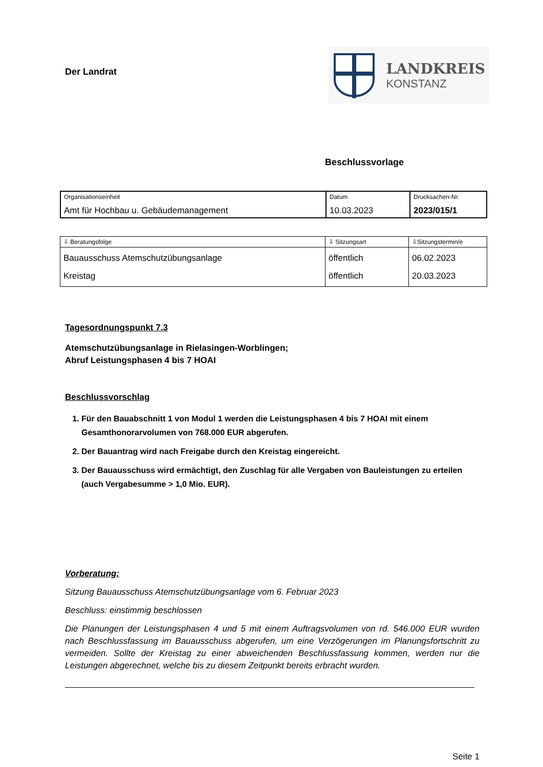Der Landrat
LANDKREIS
KONSTANZ
Beschlussvorlage
| Organisationseinheit Amt für Hochbau u. Gebäudemanagement | Datum 10.03.2023 | Drucksachen-Nr. 2023/015/1 |
| ⇩ Beratungsfolge | ⇩ Sitzungsart | ⇩Sitzungstermin/e |
| Bauausschuss Atemschutzübungsanlage Kreistag | öffentlich öffentlich | 06.02.2023 20.03.2023 |
Tagesordnungspunkt 7.3
Atemschutzübungsanlage in Rielasingen-Worblingen;
Abruf Leistungsphasen 4 bis 7 HOAI
Beschlussvorschlag
1. Für den Bauabschnitt 1 von Modul 1 werden die Leistungsphasen 4 bis 7 HOAI mit einem Gesamthonorarvolumen von 768.000 EUR abgerufen.
2. Der Bauantrag wird nach Freigabe durch den Kreistag eingereicht.
3. Der Bauausschuss wird ermächtigt, den Zuschlag für alle Vergaben von Bauleistungen zu erteilen (auch Vergabesumme > 1,0 Mio. EUR).
Vorberatung:
Sitzung Bauausschuss Atemschutzübungsanlage vom 6. Februar 2023
Beschluss: einstimmig beschlossen
Die Planungen der Leistungsphasen 4 und 5 mit einem Auftragsvolumen von rd. 546.000 EUR wurden nach Beschlussfassung im Bauausschuss abgerufen, um eine Verzögerungen im Planungsfortschritt zu vermeiden. Sollte der Kreistag zu einer abweichenden Beschlussfassung kommen, werden nur die Leistungen abgerechnet, welche bis zu diesem Zeitpunkt bereits erbracht wurden.
Seite 1